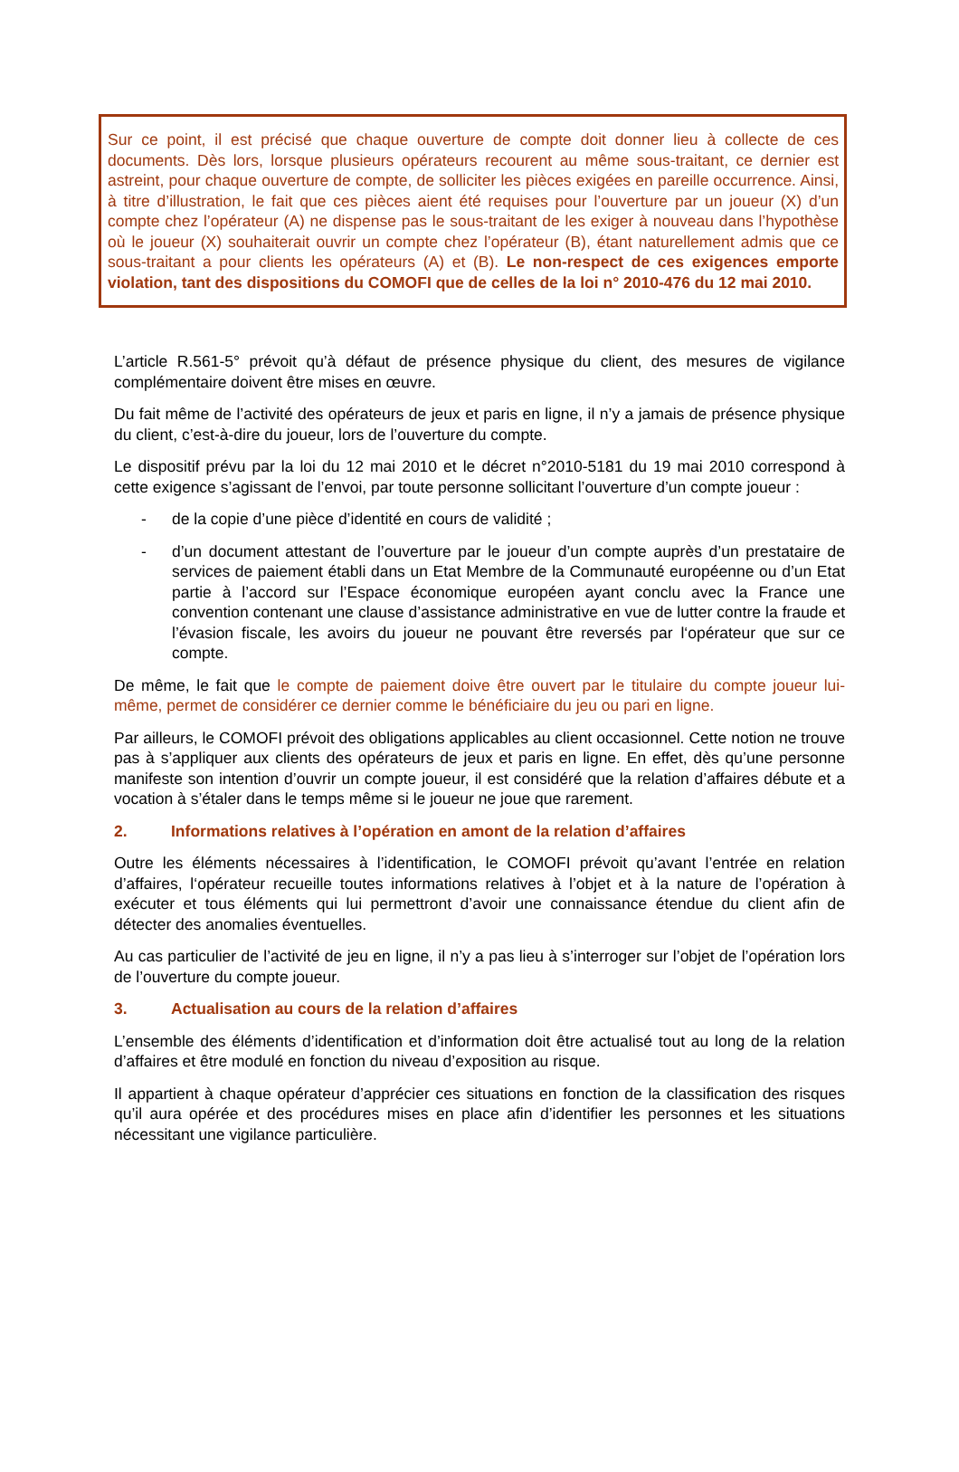Sur ce point, il est précisé que chaque ouverture de compte doit donner lieu à collecte de ces documents. Dès lors, lorsque plusieurs opérateurs recourent au même sous-traitant, ce dernier est astreint, pour chaque ouverture de compte, de solliciter les pièces exigées en pareille occurrence. Ainsi, à titre d’illustration, le fait que ces pièces aient été requises pour l’ouverture par un joueur (X) d’un compte chez l’opérateur (A) ne dispense pas le sous-traitant de les exiger à nouveau dans l’hypothèse où le joueur (X) souhaiterait ouvrir un compte chez l’opérateur (B), étant naturellement admis que ce sous-traitant a pour clients les opérateurs (A) et (B). Le non-respect de ces exigences emporte violation, tant des dispositions du COMOFI que de celles de la loi n° 2010-476 du 12 mai 2010.
L’article R.561-5° prévoit qu’à défaut de présence physique du client, des mesures de vigilance complémentaire doivent être mises en œuvre.
Du fait même de l’activité des opérateurs de jeux et paris en ligne, il n’y a jamais de présence physique du client, c’est-à-dire du joueur, lors de l’ouverture du compte.
Le dispositif prévu par la loi du 12 mai 2010 et le décret n°2010-5181 du 19 mai 2010 correspond à cette exigence s’agissant de l’envoi, par toute personne sollicitant l’ouverture d’un compte joueur :
- de la copie d’une pièce d’identité en cours de validité ;
- d’un document attestant de l’ouverture par le joueur d’un compte auprès d’un prestataire de services de paiement établi dans un Etat Membre de la Communauté européenne ou d’un Etat partie à l’accord sur l’Espace économique européen ayant conclu avec la France une convention contenant une clause d’assistance administrative en vue de lutter contre la fraude et l’évasion fiscale, les avoirs du joueur ne pouvant être reversés par l‘opérateur que sur ce compte.
De même, le fait que le compte de paiement doive être ouvert par le titulaire du compte joueur lui-même, permet de considérer ce dernier comme le bénéficiaire du jeu ou pari en ligne.
Par ailleurs, le COMOFI prévoit des obligations applicables au client occasionnel. Cette notion ne trouve pas à s’appliquer aux clients des opérateurs de jeux et paris en ligne. En effet, dès qu’une personne manifeste son intention d’ouvrir un compte joueur, il est considéré que la relation d’affaires débute et a vocation à s’étaler dans le temps même si le joueur ne joue que rarement.
2. Informations relatives à l’opération en amont de la relation d’affaires
Outre les éléments nécessaires à l’identification, le COMOFI prévoit qu’avant l’entrée en relation d’affaires, l‘opérateur recueille toutes informations relatives à l’objet et à la nature de l’opération à exécuter et tous éléments qui lui permettront d’avoir une connaissance étendue du client afin de détecter des anomalies éventuelles.
Au cas particulier de l’activité de jeu en ligne, il n’y a pas lieu à s’interroger sur l’objet de l’opération lors de l’ouverture du compte joueur.
3. Actualisation au cours de la relation d’affaires
L’ensemble des éléments d’identification et d’information doit être actualisé tout au long de la relation d’affaires et être modulé en fonction du niveau d’exposition au risque.
Il appartient à chaque opérateur d’apprécier ces situations en fonction de la classification des risques qu’il aura opérée et des procédures mises en place afin d’identifier les personnes et les situations nécessitant une vigilance particulière.